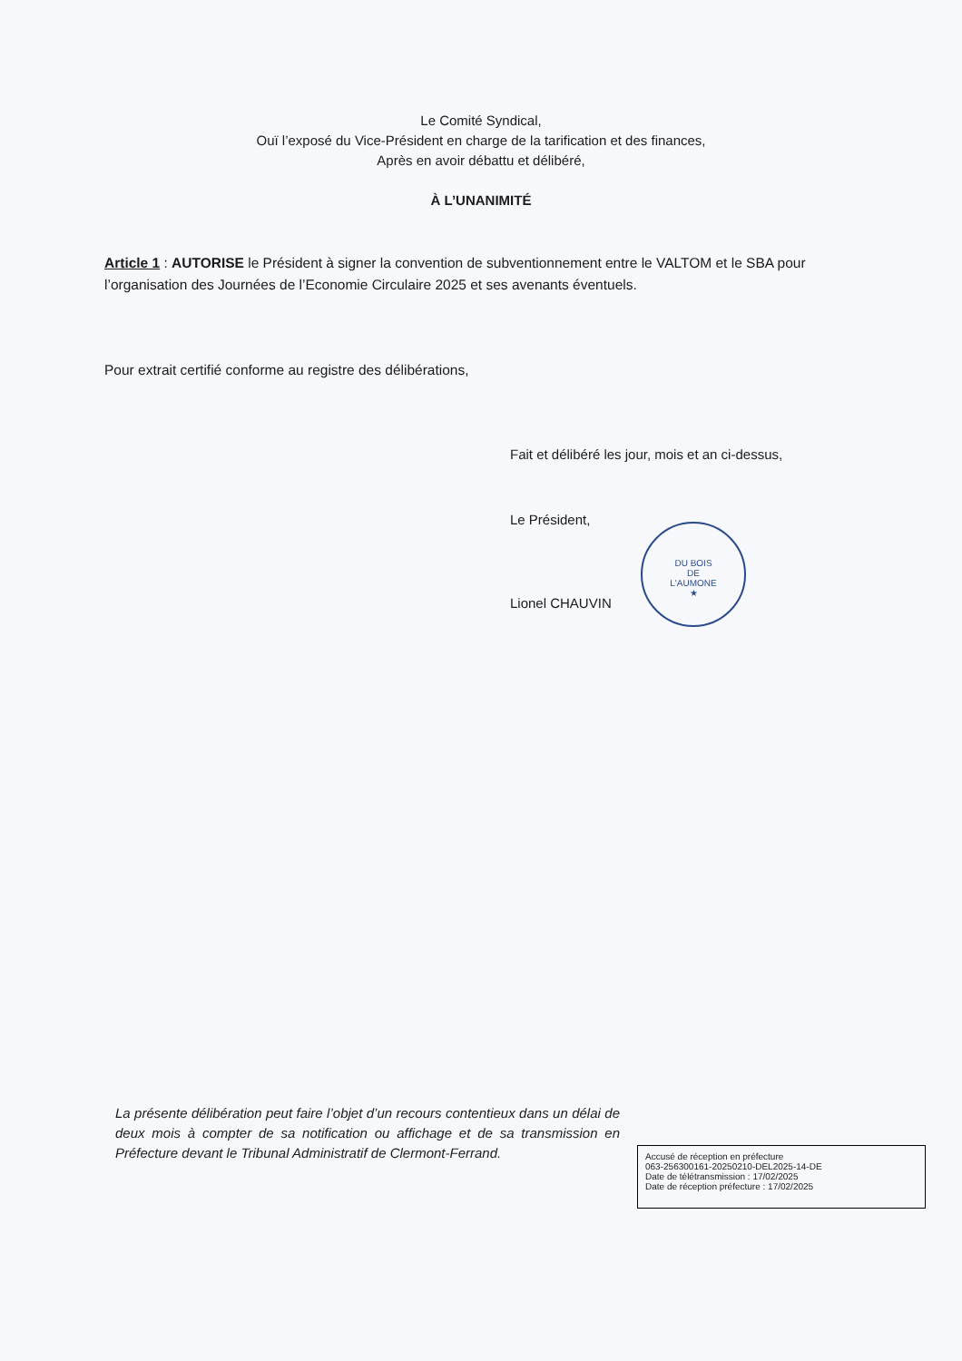Le Comité Syndical,
Ouï l’exposé du Vice-Président en charge de la tarification et des finances,
Après en avoir débattu et délibéré,
À L’UNANIMITÉ
Article 1 : AUTORISE le Président à signer la convention de subventionnement entre le VALTOM et le SBA pour l’organisation des Journées de l’Economie Circulaire 2025 et ses avenants éventuels.
Pour extrait certifié conforme au registre des délibérations,
Fait et délibéré les jour, mois et an ci-dessus,
Le Président,
Lionel CHAUVIN
DU BOIS
DE
L'AUMONE
★
La présente délibération peut faire l’objet d’un recours contentieux dans un délai de deux mois à compter de sa notification ou affichage et de sa transmission en Préfecture devant le Tribunal Administratif de Clermont-Ferrand.
Accusé de réception en préfecture
063-256300161-20250210-DEL2025-14-DE
Date de télétransmission : 17/02/2025
Date de réception préfecture : 17/02/2025